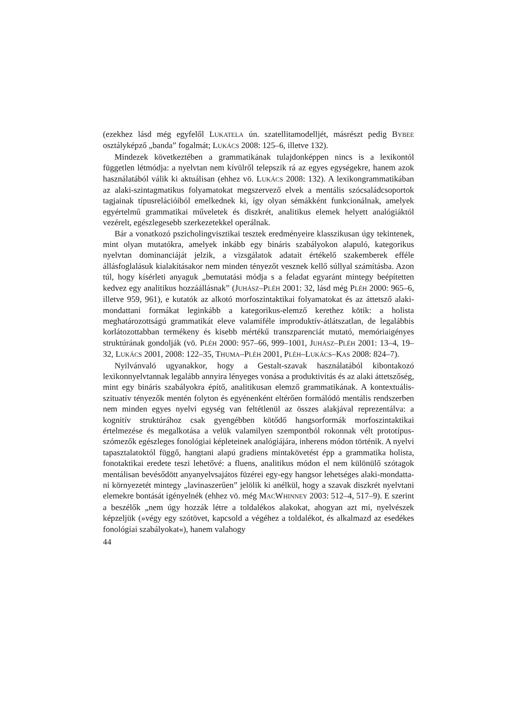(ezekhez lásd még egyfelől LUKATELA ún. szatellitamodelljét, másrészt pedig BYBEE osztályképző „banda” fogalmát; LUKÁCS 2008: 125–6, illetve 132).
Mindezek következtében a grammatikának tulajdonképpen nincs is a lexikon­tól független létmódja: a nyelvtan nem kívülről telepszik rá az egyes egységekre, hanem azok használatából válik ki aktuálisan (ehhez vö. LUKÁCS 2008: 132). A lexikongrammatikában az alaki-szintagmatikus folyamatokat megszervező elvek a mentális szócsaládcsoportok tagjainak típusrelációiból emelkednek ki, így olyan sémákként funkcionálnak, amelyek egyértelmű grammatikai műveletek és diszkrét, analitikus elemek helyett analógiáktól vezérelt, egészlegesebb szerke­zetekkel operálnak.
Bár a vonatkozó pszicholingvisztikai tesztek eredményeire klasszikusan úgy tekintenek, mint olyan mutatókra, amelyek inkább egy bináris szabályokon ala­puló, kategorikus nyelvtan dominanciáját jelzik, a vizsgálatok adatait értékelő szakemberek efféle állásfoglalásuk kialakításakor nem minden tényezőt vesznek kellő súllyal számításba. Azon túl, hogy kísérleti anyaguk „bemutatási módja s a feladat egyaránt mintegy beépítetten kedvez egy analitikus hozzáállásnak” (JU­HÁSZ–PLÉH 2001: 32, lásd még PLÉH 2000: 965–6, illetve 959, 961), e kutatók az alkotó morfoszintaktikai folyamatokat és az áttetsző alaki-mondattani formá­kat leginkább a kategorikus-elemző kerethez kötik: a holista meghatározottságú grammatikát eleve valamiféle improduktív-átlátszatlan, de legalábbis korlátozot­tabban termékeny és kisebb mértékű transzparenciát mutató, memóriaigényes struktúrának gondolják (vö. PLÉH 2000: 957–66, 999–1001, JUHÁSZ–PLÉH 2001: 13–4, 19–32, LUKÁCS 2001, 2008: 122–35, THUMA–PLÉH 2001, PLÉH–LU­KÁCS–KAS 2008: 824–7).
Nyilvánvaló ugyanakkor, hogy a Gestalt-szavak használatából kibontakozó lexikonnyelvtannak legalább annyira lényeges vonása a produktivitás és az alaki áttetszőség, mint egy bináris szabályokra építő, analitikusan elemző grammatiká­nak. A kontextuális-szituatív tényezők mentén folyton és egyénenként eltérően formálódó mentális rendszerben nem minden egyes nyelvi egység van feltétlenül az összes alakjával reprezentálva: a kognitív struktúrához csak gyengébben kötődő hangsorformák morfoszintaktikai értelmezése és megalkotása a velük valamilyen szempontból rokonnak vélt prototípus-szómezők egészleges fonológiai képletei­nek analógiájára, inherens módon történik. A nyelvi tapasztalatoktól függő, hang­tani alapú gradiens mintakövetést épp a grammatika holista, fonotaktikai eredete teszi lehetővé: a fluens, analitikus módon el nem különülő szótagok mentálisan bevésődött anyanyelvsajátos füzérei egy-egy hangsor lehetséges alaki-mondatta­ni környezetét mintegy „lavinaszerűen” jelölik ki anélkül, hogy a szavak diszkrét nyelvtani elemekre bontását igényelnék (ehhez vö. még MACWHINNEY 2003: 512–4, 517–9). E szerint a beszélők „nem úgy hozzák létre a toldalékos alakokat, ahogyan azt mi, nyelvészek képzeljük (»végy egy szótövet, kapcsold a végéhez a toldalékot, és alkalmazd az esedékes fonológiai szabályokat«), hanem valahogy
44